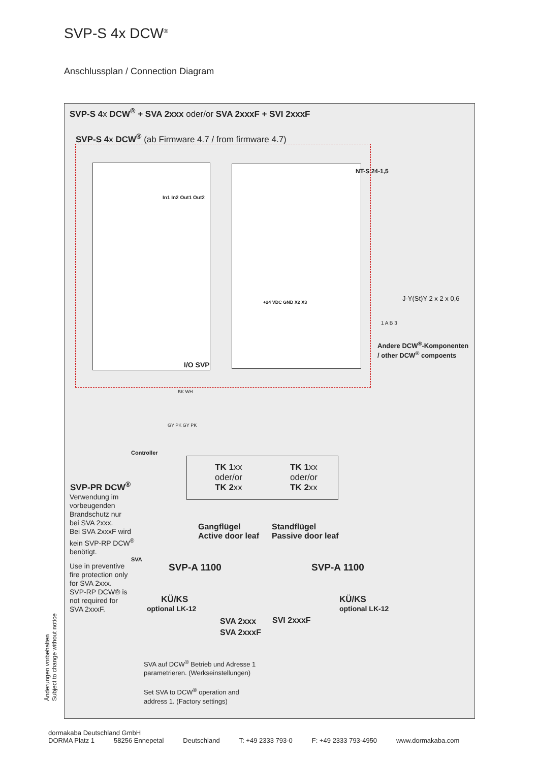SVP-S 4x DCW<sup>®</sup>
Anschlussplan / Connection Diagram
SVP-S 4x DCW<sup>®</sup> + SVA 2xxx oder/or SVA 2xxxF + SVI 2xxxF
SVP-S 4x DCW<sup>®</sup> (ab Firmware 4.7 / from firmware 4.7)
In1 In2 Out1 Out2
I/O SVP
NT-S 24-1,5
+24 VDC GND X2 X3 J-Y(St)Y 2 x 2 x 0,6
1 A B 3
Andere DCW<sup>®</sup>-Komponenten
/ other DCW<sup>®</sup> compoents
BK WH
GY PK GY PK
Controller
SVP-PR DCW<sup>®</sup>
Verwendung im
vorbeugenden
Brandschutz nur
bei SVA 2xxx.
Bei SVA 2xxxF wird
kein SVP-RP DCW<sup>®</sup>
benötigt.
Use in preventive
fire protection only
for SVA 2xxx.
SVP-RP DCW® is
not required for
SVA 2xxxF.
SVA
TK 1xx
oder/or
TK 2xx
TK 1xx
oder/or
TK 2xx
Gangflügel
Active door leaf
Standflügel
Passive door leaf
SVP-A 1100 SVP-A 1100
KÜ/KS
optional LK-12
KÜ/KS
optional LK-12
SVA 2xxx
SVA 2xxxF
SVI 2xxxF
SVA auf DCW<sup>®</sup> Betrieb und Adresse 1
parametrieren. (Werkseinstellungen)
Set SVA to DCW<sup>®</sup> operation and
address 1. (Factory settings)
Änderungen vorbehalten
Subject to change without notice
dormakaba Deutschland GmbH
DORMA Platz 1 58256 Ennepetal Deutschland T: +49 2333 793-0 F: +49 2333 793-4950 www.dormakaba.com